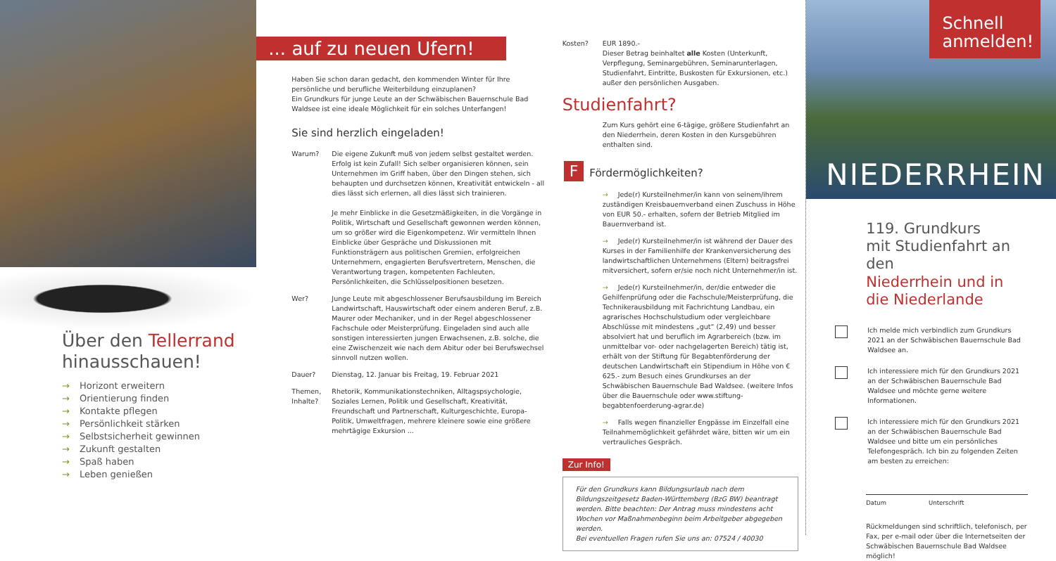Über den Tellerrand
hinausschauen!
→ Horizont erweitern
→ Orientierung finden
→ Kontakte pflegen
→ Persönlichkeit stärken
→ Selbstsicherheit gewinnen
→ Zukunft gestalten
→ Spaß haben
→ Leben genießen
... auf zu neuen Ufern!
Haben Sie schon daran gedacht, den kommenden Winter für Ihre persönliche und berufliche Weiterbildung einzuplanen?
Ein Grundkurs für junge Leute an der Schwäbischen Bauernschule Bad Waldsee ist eine ideale Möglichkeit für ein solches Unterfangen!
Sie sind herzlich eingeladen!
Warum? Die eigene Zukunft muß von jedem selbst gestaltet werden. Erfolg ist kein Zufall! Sich selber organisieren können, sein Unternehmen im Griff haben, über den Dingen stehen, sich behaupten und durchsetzen können, Kreativität entwickeln - all dies lässt sich erlernen, all dies lässt sich trainieren.
Je mehr Einblicke in die Gesetzmäßigkeiten, in die Vorgänge in Politik, Wirtschaft und Gesellschaft gewonnen werden können, um so größer wird die Eigenkompetenz. Wir vermitteln Ihnen Einblicke über Gespräche und Diskussionen mit Funktionsträgern aus politischen Gremien, erfolgreichen Unternehmern, engagierten Berufsvertretern, Menschen, die Verantwortung tragen, kompetenten Fachleuten, Persönlichkeiten, die Schlüsselpositionen besetzen.
Wer? Junge Leute mit abgeschlossener Berufsausbildung im Bereich Landwirtschaft, Hauswirtschaft oder einem anderen Beruf, z.B. Maurer oder Mechaniker, und in der Regel abgeschlossener Fachschule oder Meisterprüfung. Eingeladen sind auch alle sonstigen interessierten jungen Erwachsenen, z.B. solche, die eine Zwischenzeit wie nach dem Abitur oder bei Berufswechsel sinnvoll nutzen wollen.
Dauer? Dienstag, 12. Januar bis Freitag, 19. Februar 2021
Themen, Inhalte?
Rhetorik, Kommunikationstechniken, Alltagspsychologie, Soziales Lernen, Politik und Gesellschaft, Kreativität, Freundschaft und Partnerschaft, Kulturgeschichte, Europa-Politik, Umweltfragen, mehrere kleinere sowie eine größere mehrtägige Exkursion ...
Kosten? EUR 1890.-
Dieser Betrag beinhaltet alle Kosten (Unterkunft, Verpflegung, Seminargebühren, Seminarunterlagen, Studienfahrt, Eintritte, Buskosten für Exkursionen, etc.) außer den persönlichen Ausgaben.
Studienfahrt?
Zum Kurs gehört eine 6-tägige, größere Studienfahrt an den Niederrhein, deren Kosten in den Kursgebühren enthalten sind.
F Fördermöglichkeiten?
→ Jede(r) Kursteilnehmer/in kann von seinem/ihrem zuständigen Kreisbauernverband einen Zuschuss in Höhe von EUR 50.- erhalten, sofern der Betrieb Mitglied im Bauernverband ist.
→ Jede(r) Kursteilnehmer/in ist während der Dauer des Kurses in der Familienhilfe der Krankenversicherung des landwirtschaftlichen Unternehmens (Eltern) beitragsfrei mitversichert, sofern er/sie noch nicht Unternehmer/in ist.
→ Jede(r) Kursteilnehmer/in, der/die entweder die Gehilfenprüfung oder die Fachschule/Meisterprüfung, die Technikerausbildung mit Fachrichtung Landbau, ein agrarisches Hochschulstudium oder vergleichbare Abschlüsse mit mindestens „gut“ (2,49) und besser absolviert hat und beruflich im Agrarbereich (bzw. im unmittelbar vor- oder nachgelagerten Bereich) tätig ist, erhält von der Stiftung für Begabtenförderung der deutschen Landwirtschaft ein Stipendium in Höhe von € 625.- zum Besuch eines Grundkurses an der Schwäbischen Bauernschule Bad Waldsee. (weitere Infos über die Bauernschule oder www.stiftung-begabtenfoerderung-agrar.de)
→ Falls wegen finanzieller Engpässe im Einzelfall eine Teilnahmemöglichkeit gefährdet wäre, bitten wir um ein vertrauliches Gespräch.
Zur Info!
Für den Grundkurs kann Bildungsurlaub nach dem Bildungszeitgesetz Baden-Württemberg (BzG BW) beantragt werden. Bitte beachten: Der Antrag muss mindestens acht Wochen vor Maßnahmenbeginn beim Arbeitgeber abgegeben werden.
Bei eventuellen Fragen rufen Sie uns an: 07524 / 40030
Schnell
anmelden!
NIEDERRHEIN
119. Grundkurs
mit Studienfahrt an den
Niederrhein und in die Niederlande
Ich melde mich verbindlich zum Grundkurs 2021 an der Schwäbischen Bauernschule Bad Waldsee an.
Ich interessiere mich für den Grundkurs 2021 an der Schwäbischen Bauernschule Bad Waldsee und möchte gerne weitere Informationen.
Ich interessiere mich für den Grundkurs 2021 an der Schwäbischen Bauernschule Bad Waldsee und bitte um ein persönliches Telefongespräch. Ich bin zu folgenden Zeiten am besten zu erreichen:
Datum Unterschrift
Rückmeldungen sind schriftlich, telefonisch, per Fax, per e-mail oder über die Internetseiten der Schwäbischen Bauernschule Bad Waldsee möglich!